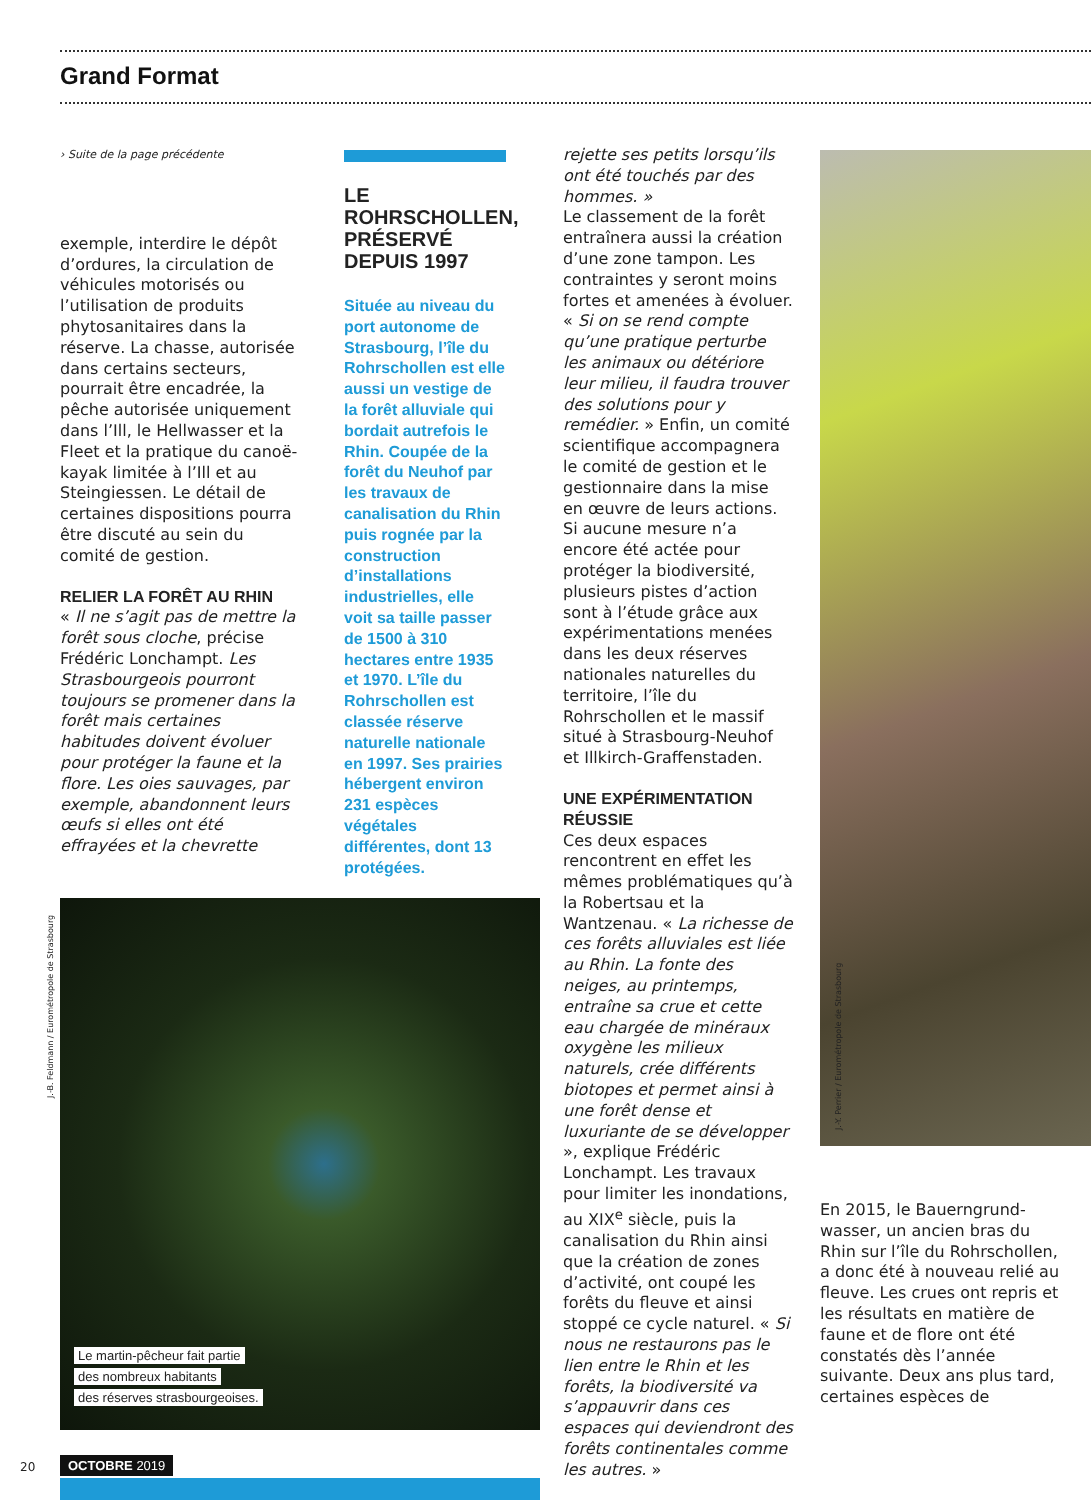Grand Format
› Suite de la page précédente
exemple, interdire le dépôt d’ordures, la circulation de véhicules motorisés ou l’utilisation de produits phytosanitaires dans la réserve. La chasse, autorisée dans certains secteurs, pourrait être encadrée, la pêche autorisée uniquement dans l’Ill, le Hellwasser et la Fleet et la pratique du canoë-kayak limitée à l’Ill et au Steingiessen. Le détail de certaines dispositions pourra être discuté au sein du comité de gestion.
RELIER LA FORÊT AU RHIN
« Il ne s’agit pas de mettre la forêt sous cloche, précise Frédéric Lonchampt. Les Strasbourgeois pourront toujours se promener dans la forêt mais certaines habitudes doivent évoluer pour protéger la faune et la flore. Les oies sauvages, par exemple, abandonnent leurs œufs si elles ont été effrayées et la chevrette
LE ROHRSCHOLLEN, PRÉSERVÉ DEPUIS 1997
Située au niveau du port autonome de Strasbourg, l’île du Rohrschollen est elle aussi un vestige de la forêt alluviale qui bordait autrefois le Rhin. Coupée de la forêt du Neuhof par les travaux de canalisation du Rhin puis rognée par la construction d’installations industrielles, elle voit sa taille passer de 1500 à 310 hectares entre 1935 et 1970. L’île du Rohrschollen est classée réserve naturelle nationale en 1997. Ses prairies hébergent environ 231 espèces végétales différentes, dont 13 protégées.
rejette ses petits lorsqu’ils ont été touchés par des hommes. »
Le classement de la forêt entraînera aussi la création d’une zone tampon. Les contraintes y seront moins fortes et amenées à évoluer. « Si on se rend compte qu’une pratique perturbe les animaux ou détériore leur milieu, il faudra trouver des solutions pour y remédier. » Enfin, un comité scientifique accompagnera le comité de gestion et le gestionnaire dans la mise en œuvre de leurs actions. Si aucune mesure n’a encore été actée pour protéger la biodiversité, plusieurs pistes d’action sont à l’étude grâce aux expérimentations menées dans les deux réserves nationales naturelles du territoire, l’île du Rohrschollen et le massif situé à Strasbourg-Neuhof et Illkirch-Graffenstaden.
UNE EXPÉRIMENTATION RÉUSSIE
Ces deux espaces rencontrent en effet les mêmes problématiques qu’à la Robertsau et la Wantzenau. « La richesse de ces forêts alluviales est liée au Rhin. La fonte des neiges, au printemps, entraîne sa crue et cette eau chargée de minéraux oxygène les milieux naturels, crée différents biotopes et permet ainsi à une forêt dense et luxuriante de se développer », explique Frédéric Lonchampt. Les travaux pour limiter les inondations, au XIX<sup>e</sup> siècle, puis la canalisation du Rhin ainsi que la création de zones d’activité, ont coupé les forêts du fleuve et ainsi stoppé ce cycle naturel. « Si nous ne restaurons pas le lien entre le Rhin et les forêts, la biodiversité va s’appauvrir dans ces espaces qui deviendront des forêts continentales comme les autres. »
J.-B. Feldmann / Eurométropole de Strasbourg
Le martin-pêcheur fait partie
des nombreux habitants
des réserves strasbourgeoises.
J.-Y. Perrier / Eurométropole de Strasbourg
En 2015, le Bauerngrund-wasser, un ancien bras du Rhin sur l’île du Rohrschollen, a donc été à nouveau relié au fleuve. Les crues ont repris et les résultats en matière de faune et de flore ont été constatés dès l’année suivante. Deux ans plus tard, certaines espèces de
20 OCTOBRE 2019